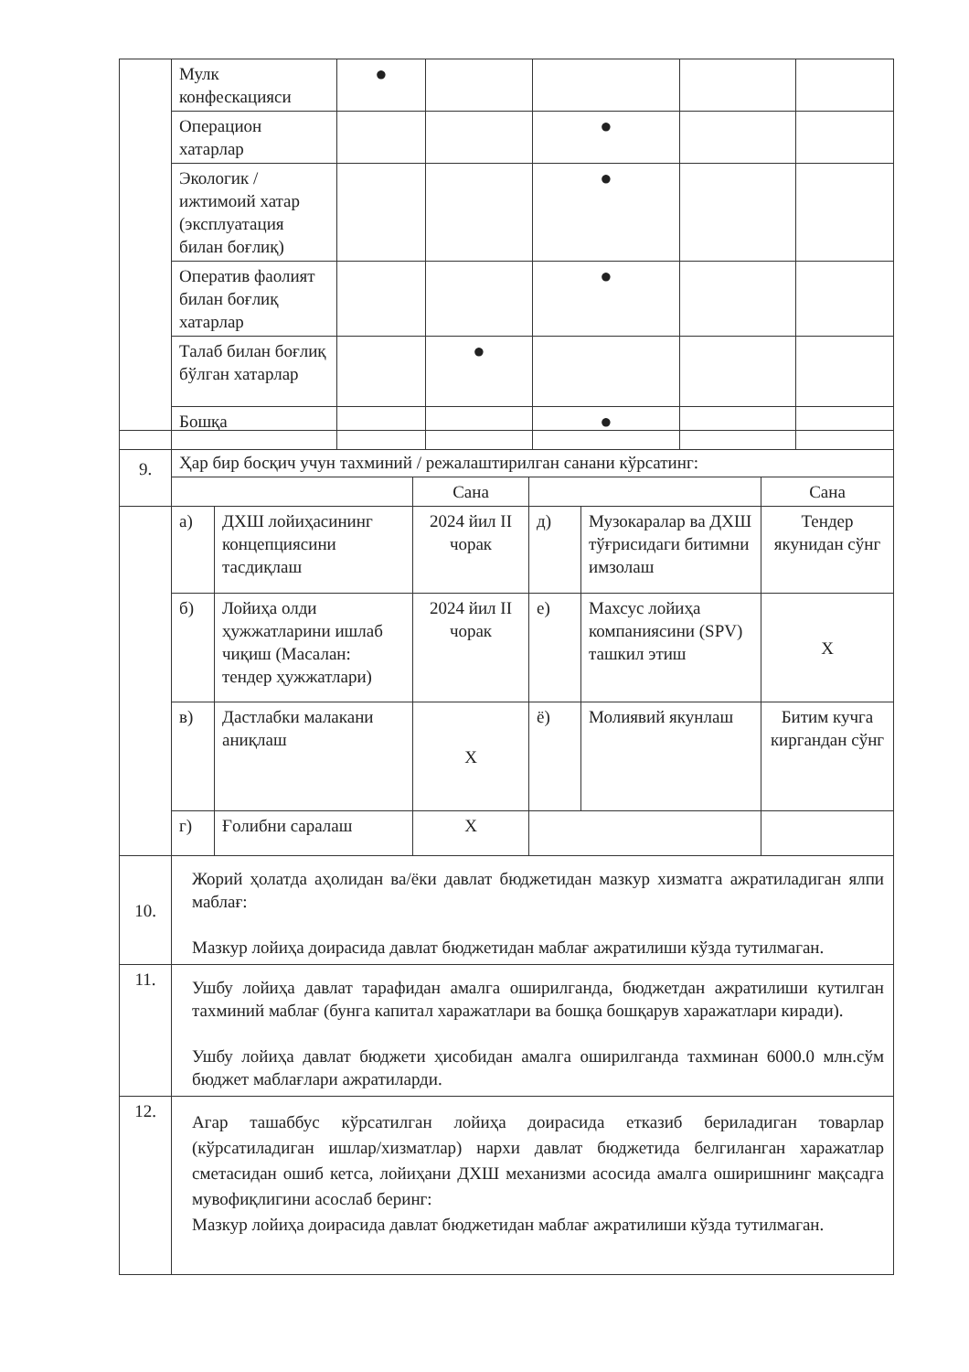| | Мулк конфескацияси | ● | | | | |
| | Операцион хатарлар | | | ● | | |
| | Экологик / ижтимоий хатар (эксплуатация билан боғлиқ) | | | ● | | |
| | Оператив фаолият билан боғлиқ хатарлар | | | ● | | |
| | Талаб билан боғлиқ бўлган хатарлар | | ● | | | |
| | Бошқа | | | ● | | |
| 9. | Ҳар бир босқич учун тахминий / режалаштирилган санани кўрсатинг: | | | | | |
| | | | Сана | | | Сана |
| | а) | ДХШ лойиҳасининг концепциясини тасдиқлаш | 2024 йил II чорак | д) | Музокаралар ва ДХШ тўғрисидаги битимни имзолаш | Тендер якунидан сўнг |
| | б) | Лойиҳа олди ҳужжатларини ишлаб чиқиш (Масалан: тендер ҳужжатлари) | 2024 йил II чорак | е) | Махсус лойиҳа компаниясини (SPV) ташкил этиш | Х |
| | в) | Дастлабки малакани аниқлаш | Х | ё) | Молиявий якунлаш | Битим кучга киргандан сўнг |
| | г) | Ғолибни саралаш | Х | | | |
| 10. | Жорий ҳолатда аҳолидан ва/ёки давлат бюджетидан мазкур хизматга ажратиладиган ялпи маблағ: Мазкур лойиҳа доирасида давлат бюджетидан маблағ ажратилиши кўзда тутилмаган. | | | | | |
| 11. | Ушбу лойиҳа давлат тарафидан амалга оширилганда, бюджетдан ажратилиши кутилган тахминий маблағ (бунга капитал харажатлари ва бошқа бошқарув харажатлари киради). Ушбу лойиҳа давлат бюджети ҳисобидан амалга оширилганда тахминан 6000.0 млн.сўм бюджет маблағлари ажратиларди. | | | | | |
| 12. | Агар ташаббус кўрсатилган лойиҳа доирасида етказиб бериладиган товарлар (кўрсатиладиган ишлар/хизматлар) нархи давлат бюджетида белгиланган харажатлар сметасидан ошиб кетса, лойиҳани ДХШ механизми асосида амалга оширишнинг мақсадга мувофиқлигини асослаб беринг: Мазкур лойиҳа доирасида давлат бюджетидан маблағ ажратилиши кўзда тутилмаган. | | | | | |